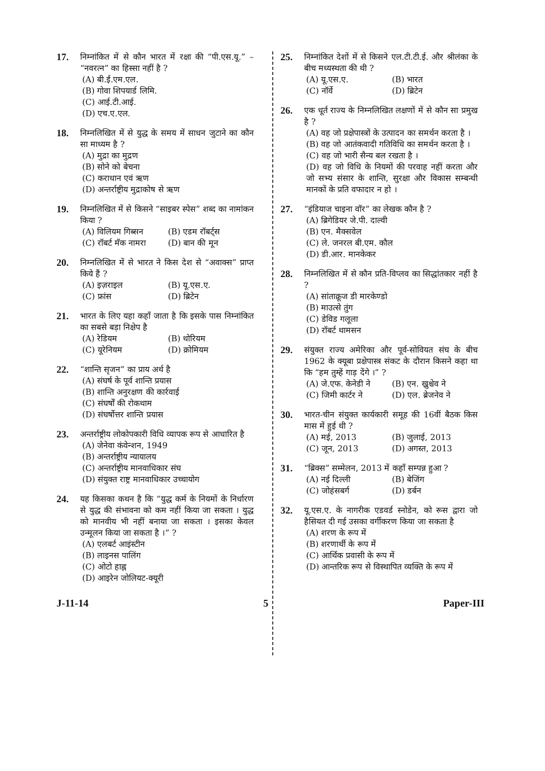17.
निम्नांकित में से कौन भारत में रक्षा की “पी.एस.यू.” – “नवरत्न” का हिस्सा नहीं है ?
(A) बी.ई.एम.एल.
(B) गोवा शिपयार्ड लिमि.
(C) आई.टी.आई.
(D) एच.ए.एल.
18.
निम्नलिखित में से युद्ध के समय में साधन जुटाने का कौन सा माध्यम है ?
(A) मुद्रा का मुद्रण
(B) सोने को बेचना
(C) कराधान एवं ऋण
(D) अन्तर्राष्ट्रीय मुद्राकोष से ऋण
19.
निम्नलिखित में से किसने “साइबर स्पेस” शब्द का नामांकन किया ?
(A) विलियम गिब्सन
(B) एडम रॉबर्ट्स
(C) रॉबर्ट मॅक नामरा
(D) बान की मून
20.
निम्नलिखित में से भारत ने किस देश से “अवाक्स” प्राप्त किये हैं ?
(A) इज़राइल
(B) यू.एस.ए.
(C) फ्रांस
(D) ब्रिटेन
21.
भारत के लिए यहा कहाँ जाता है कि इसके पास निम्नांकित का सबसे बड़ा निक्षेप है
(A) रेडियम
(B) थोरियम
(C) यूरेनियम
(D) क्रोमियम
22.
“शान्ति सृजन” का प्राय अर्थ है
(A) संघर्ष के पूर्व शान्ति प्रयास
(B) शान्ति अनुरक्षण की कार्रवाई
(C) संघर्षों की रोकथाम
(D) संघर्षोत्तर शान्ति प्रयास
23.
अन्तर्राष्ट्रीय लोकोपकारी विधि व्यापक रूप से आधारित है
(A) जेनेवा कंवेन्शन, 1949
(B) अन्तर्राष्ट्रीय न्यायालय
(C) अन्तर्राष्ट्रीय मानवाधिकार संघ
(D) संयुक्त राष्ट्र मानवाधिकार उच्चायोग
24.
यह किसका कथन है कि “युद्ध कर्म के नियमों के निर्धारण से युद्ध की संभावना को कम नहीं किया जा सकता । युद्ध को मानवीय भी नहीं बनाया जा सकता । इसका केवल उन्मूलन किया जा सकता है ।” ?
(A) एलबर्ट आइंस्टीन
(B) लाइनस पालिंग
(C) ओटो हाह्न
(D) आइरेन जोलियट-क्यूरी
25.
निम्नांकित देशों में से किसने एल.टी.टी.ई. और श्रीलंका के बीच मध्यस्थता की थी ?
(A) यू.एस.ए.
(B) भारत
(C) नॉर्वे
(D) ब्रिटेन
26.
एक धूर्त राज्य के निम्नलिखित लक्षणों में से कौन सा प्रमुख है ?
(A) वह जो प्रक्षेपास्त्रों के उत्पादन का समर्थन करता है ।
(B) वह जो आतंकवादी गतिविधि का समर्थन करता है ।
(C) वह जो भारी सैन्य बल रखता है ।
(D) वह जो विधि के नियमों की परवाह नहीं करता और जो सभ्य संसार के शान्ति, सुरक्षा और विकास सम्बन्धी मानकों के प्रति वफादार न हो ।
27.
“इंडियाज चाइना वॉर” का लेखक कौन है ?
(A) ब्रिगेडियर जे.पी. दाल्वी
(B) एन. मैक्सवेल
(C) ले. जनरल बी.एम. कौल
(D) डी.आर. मानकेकर
28.
निम्नलिखित में से कौन प्रति-विप्लव का सिद्धांतकार नहीं है ?
(A) सांताक्रूज डी मारकेण्डो
(B) माउत्से तुंग
(C) डेविड गलूला
(D) रॉबर्ट थामसन
29.
संयुक्त राज्य अमेरिका और पूर्व-सोवियत संघ के बीच 1962 के क्यूबा प्रक्षेपास्त्र संकट के दौरान किसने कहा था कि “हम तुम्हें गाड़ देंगे ।” ?
(A) जे.एफ. केनेडी ने
(B) एन. ख्रुश्चेव ने
(C) जिमी कार्टर ने
(D) एल. ब्रेजनेव ने
30.
भारत-चीन संयुक्त कार्यकारी समूह की 16वीं बैठक किस मास में हुई थी ?
(A) मई, 2013
(B) जुलाई, 2013
(C) जून, 2013
(D) अगस्त, 2013
31.
“ब्रिक्स” सम्मेलन, 2013 में कहाँ सम्पन्न हुआ ?
(A) नई दिल्ली
(B) बेजिंग
(C) जोहंसबर्ग
(D) डर्बन
32.
यू.एस.ए. के नागरीक एडवर्ड स्नोडेन, को रूस द्वारा जो हैसियत दी गई उसका वर्गीकरण किया जा सकता है
(A) शरण के रूप में
(B) शरणार्थी के रूप में
(C) आर्थिक प्रवासी के रूप में
(D) आन्तरिक रूप से विस्थापित व्यक्ति के रूप में
J-11-14 5 Paper-III